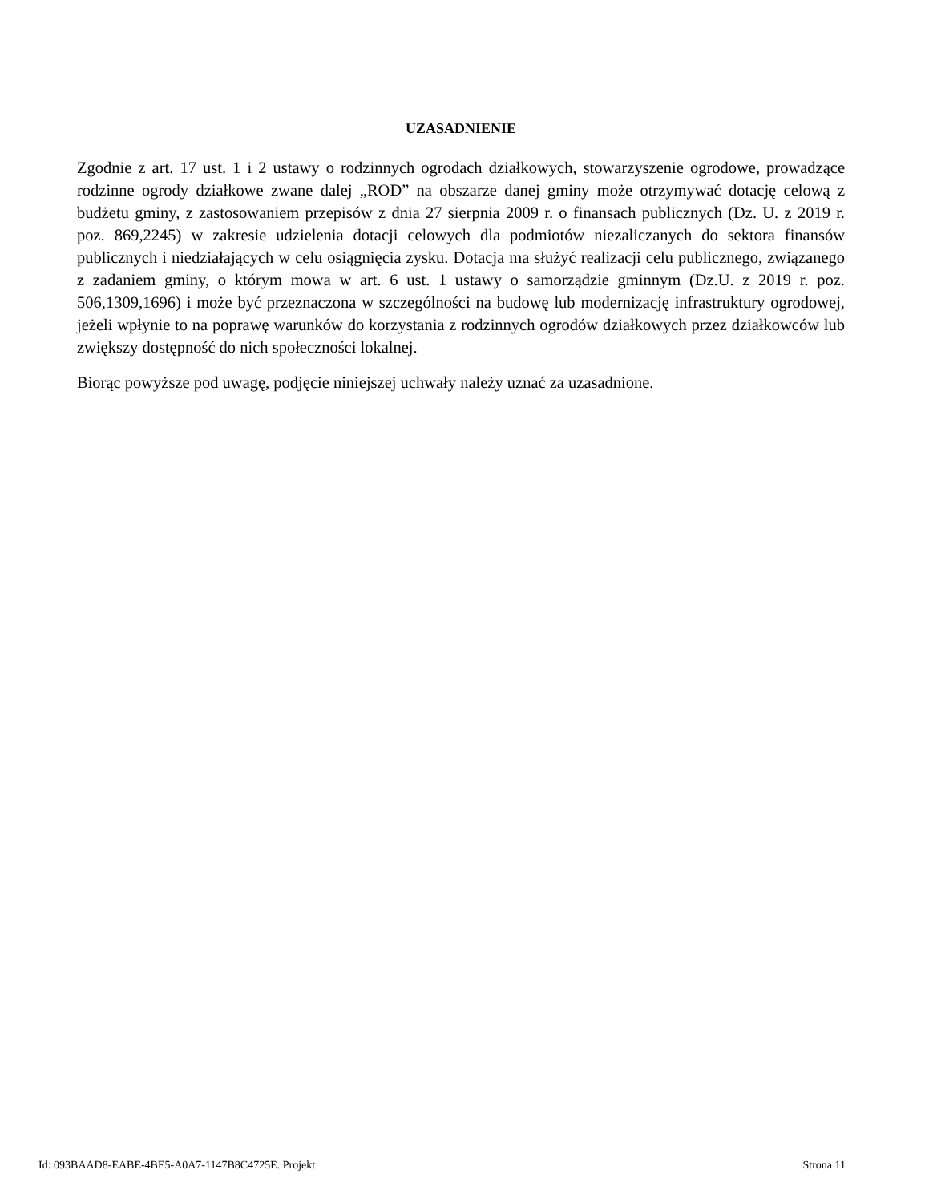UZASADNIENIE
Zgodnie z art. 17 ust. 1 i 2 ustawy o rodzinnych ogrodach działkowych, stowarzyszenie ogrodowe, prowadzące rodzinne ogrody działkowe zwane dalej „ROD” na obszarze danej gminy może otrzymywać dotację celową z budżetu gminy, z zastosowaniem przepisów z dnia 27 sierpnia 2009 r. o finansach publicznych (Dz. U. z 2019 r. poz. 869,2245) w zakresie udzielenia dotacji celowych dla podmiotów niezaliczanych do sektora finansów publicznych i niedziałających w celu osiągnięcia zysku. Dotacja ma służyć realizacji celu publicznego, związanego z zadaniem gminy, o którym mowa w art. 6 ust. 1 ustawy o samorządzie gminnym (Dz.U. z 2019 r. poz. 506,1309,1696) i może być przeznaczona w szczególności na budowę lub modernizację infrastruktury ogrodowej, jeżeli wpłynie to na poprawę warunków do korzystania z rodzinnych ogrodów działkowych przez działkowców lub zwiększy dostępność do nich społeczności lokalnej.
Biorąc powyższe pod uwagę, podjęcie niniejszej uchwały należy uznać za uzasadnione.
Id: 093BAAD8-EABE-4BE5-A0A7-1147B8C4725E. Projekt Strona 11